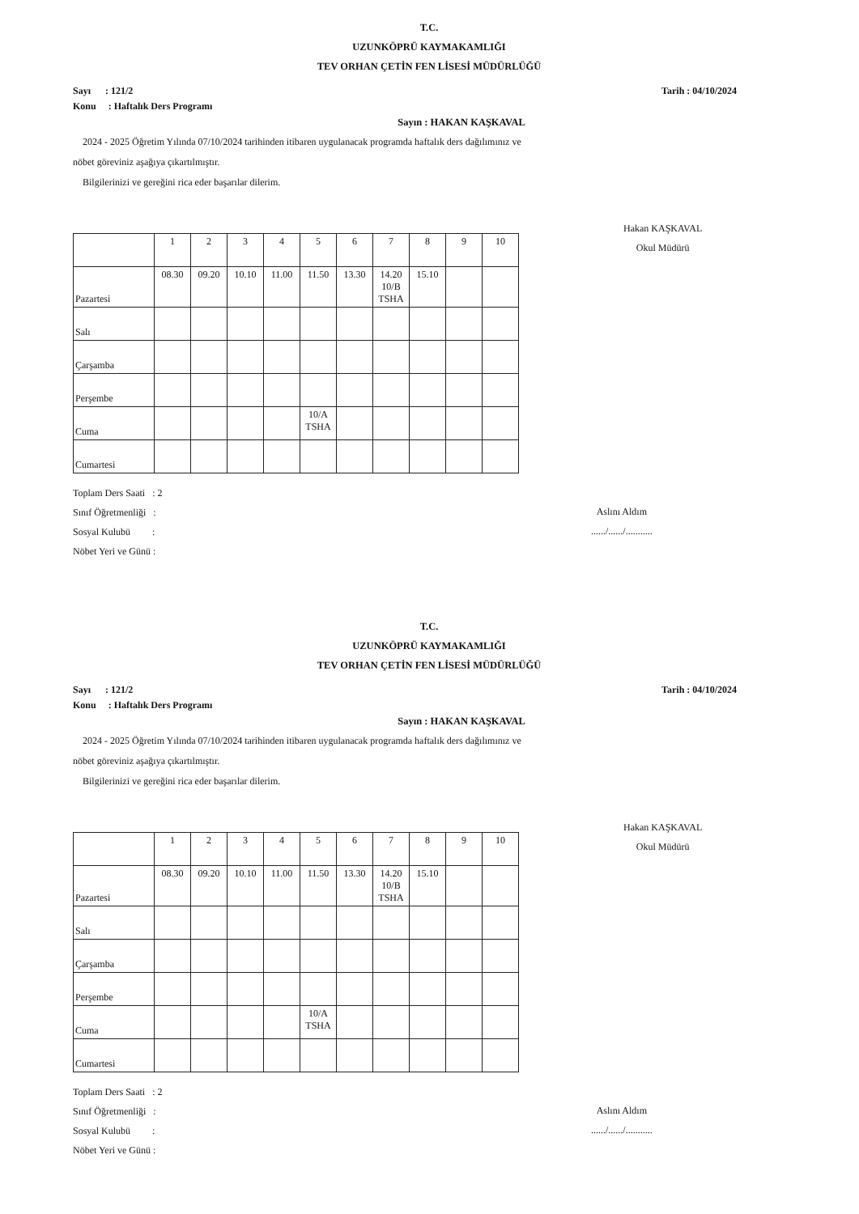T.C.
UZUNKÖPRÜ KAYMAKAMLIĞI
TEV ORHAN ÇETİN FEN LİSESİ MÜDÜRLÜĞÜ
Sayı : 121/2 Tarih : 04/10/2024
Konu : Haftalık Ders Programı
Sayın : HAKAN KAŞKAVAL
2024 - 2025 Öğretim Yılında 07/10/2024 tarihinden itibaren uygulanacak programda haftalık ders dağılımınız ve
nöbet göreviniz aşağıya çıkartılmıştır.
Bilgilerinizi ve gereğini rica eder başarılar dilerim.
Hakan KAŞKAVAL
Okul Müdürü
| | 1 | 2 | 3 | 4 | 5 | 6 | 7 | 8 | 9 | 10 |
| Pazartesi | 08.30 | 09.20 | 10.10 | 11.00 | 11.50 | 13.30 | 14.20 10/B TSHA | 15.10 | | |
| Salı | | | | | | | | | | |
| Çarşamba | | | | | | | | | | |
| Perşembe | | | | | | | | | | |
| Cuma | | | | | 10/A TSHA | | | | | |
| Cumartesi | | | | | | | | | | |
Toplam Ders Saati : 2
Sınıf Öğretmenliği :
Sosyal Kulubü :
Nöbet Yeri ve Günü :
Aslını Aldım
....../....../...........
T.C.
UZUNKÖPRÜ KAYMAKAMLIĞI
TEV ORHAN ÇETİN FEN LİSESİ MÜDÜRLÜĞÜ
Sayı : 121/2 Tarih : 04/10/2024
Konu : Haftalık Ders Programı
Sayın : HAKAN KAŞKAVAL
2024 - 2025 Öğretim Yılında 07/10/2024 tarihinden itibaren uygulanacak programda haftalık ders dağılımınız ve
nöbet göreviniz aşağıya çıkartılmıştır.
Bilgilerinizi ve gereğini rica eder başarılar dilerim.
Hakan KAŞKAVAL
Okul Müdürü
| | 1 | 2 | 3 | 4 | 5 | 6 | 7 | 8 | 9 | 10 |
| Pazartesi | 08.30 | 09.20 | 10.10 | 11.00 | 11.50 | 13.30 | 14.20 10/B TSHA | 15.10 | | |
| Salı | | | | | | | | | | |
| Çarşamba | | | | | | | | | | |
| Perşembe | | | | | | | | | | |
| Cuma | | | | | 10/A TSHA | | | | | |
| Cumartesi | | | | | | | | | | |
Toplam Ders Saati : 2
Sınıf Öğretmenliği :
Sosyal Kulubü :
Nöbet Yeri ve Günü :
Aslını Aldım
....../....../...........